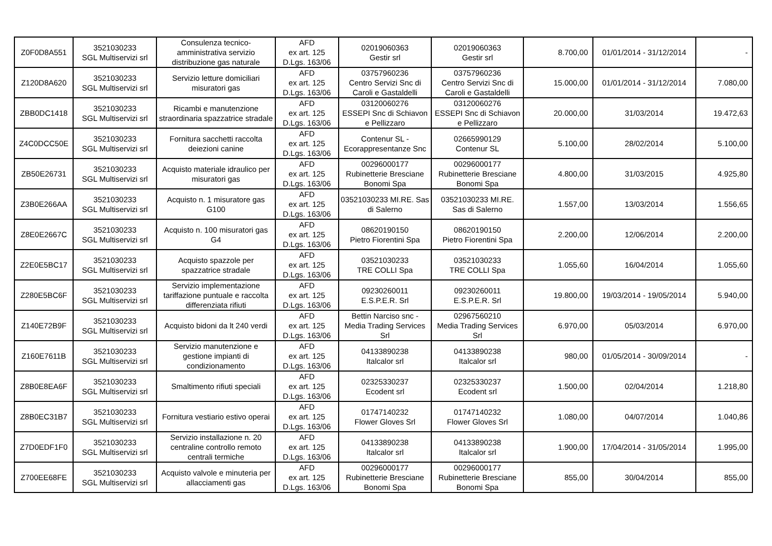| Z0F0D8A551 | 3521030233 SGL Multiservizi srl | Consulenza tecnico-amministrativa servizio distribuzione gas naturale | AFD ex art. 125 D.Lgs. 163/06 | 02019060363 Gestir srl | 02019060363 Gestir srl | 8.700,00 | 01/01/2014 - 31/12/2014 | - |
| Z120D8A620 | 3521030233 SGL Multiservizi srl | Servizio letture domiciliari misuratori gas | AFD ex art. 125 D.Lgs. 163/06 | 03757960236 Centro Servizi Snc di Caroli e Gastaldelli | 03757960236 Centro Servizi Snc di Caroli e Gastaldelli | 15.000,00 | 01/01/2014 - 31/12/2014 | 7.080,00 |
| ZBB0DC1418 | 3521030233 SGL Multiservizi srl | Ricambi e manutenzione straordinaria spazzatrice stradale | AFD ex art. 125 D.Lgs. 163/06 | 03120060276 ESSEPI Snc di Schiavon e Pellizzaro | 03120060276 ESSEPI Snc di Schiavon e Pellizzaro | 20.000,00 | 31/03/2014 | 19.472,63 |
| Z4C0DCC50E | 3521030233 SGL Multiservizi srl | Fornitura sacchetti raccolta deiezioni canine | AFD ex art. 125 D.Lgs. 163/06 | Contenur SL - Ecorappresentanze Snc | 02665990129 Contenur SL | 5.100,00 | 28/02/2014 | 5.100,00 |
| ZB50E26731 | 3521030233 SGL Multiservizi srl | Acquisto materiale idraulico per misuratori gas | AFD ex art. 125 D.Lgs. 163/06 | 00296000177 Rubinetterie Bresciane Bonomi Spa | 00296000177 Rubinetterie Bresciane Bonomi Spa | 4.800,00 | 31/03/2015 | 4.925,80 |
| Z3B0E266AA | 3521030233 SGL Multiservizi srl | Acquisto n. 1 misuratore gas G100 | AFD ex art. 125 D.Lgs. 163/06 | 03521030233 MI.RE. Sas di Salerno | 03521030233 MI.RE. Sas di Salerno | 1.557,00 | 13/03/2014 | 1.556,65 |
| Z8E0E2667C | 3521030233 SGL Multiservizi srl | Acquisto n. 100 misuratori gas G4 | AFD ex art. 125 D.Lgs. 163/06 | 08620190150 Pietro Fiorentini Spa | 08620190150 Pietro Fiorentini Spa | 2.200,00 | 12/06/2014 | 2.200,00 |
| Z2E0E5BC17 | 3521030233 SGL Multiservizi srl | Acquisto spazzole per spazzatrice stradale | AFD ex art. 125 D.Lgs. 163/06 | 03521030233 TRE COLLI Spa | 03521030233 TRE COLLI Spa | 1.055,60 | 16/04/2014 | 1.055,60 |
| Z280E5BC6F | 3521030233 SGL Multiservizi srl | Servizio implementazione tariffazione puntuale e raccolta differenziata rifiuti | AFD ex art. 125 D.Lgs. 163/06 | 09230260011 E.S.P.E.R. Srl | 09230260011 E.S.P.E.R. Srl | 19.800,00 | 19/03/2014 - 19/05/2014 | 5.940,00 |
| Z140E72B9F | 3521030233 SGL Multiservizi srl | Acquisto bidoni da lt 240 verdi | AFD ex art. 125 D.Lgs. 163/06 | Bettin Narciso snc - Media Trading Services Srl | 02967560210 Media Trading Services Srl | 6.970,00 | 05/03/2014 | 6.970,00 |
| Z160E7611B | 3521030233 SGL Multiservizi srl | Servizio manutenzione e gestione impianti di condizionamento | AFD ex art. 125 D.Lgs. 163/06 | 04133890238 Italcalor srl | 04133890238 Italcalor srl | 980,00 | 01/05/2014 - 30/09/2014 | - |
| Z8B0E8EA6F | 3521030233 SGL Multiservizi srl | Smaltimento rifiuti speciali | AFD ex art. 125 D.Lgs. 163/06 | 02325330237 Ecodent srl | 02325330237 Ecodent srl | 1.500,00 | 02/04/2014 | 1.218,80 |
| Z8B0EC31B7 | 3521030233 SGL Multiservizi srl | Fornitura vestiario estivo operai | AFD ex art. 125 D.Lgs. 163/06 | 01747140232 Flower Gloves Srl | 01747140232 Flower Gloves Srl | 1.080,00 | 04/07/2014 | 1.040,86 |
| Z7D0EDF1F0 | 3521030233 SGL Multiservizi srl | Servizio installazione n. 20 centraline controllo remoto centrali termiche | AFD ex art. 125 D.Lgs. 163/06 | 04133890238 Italcalor srl | 04133890238 Italcalor srl | 1.900,00 | 17/04/2014 - 31/05/2014 | 1.995,00 |
| Z700EE68FE | 3521030233 SGL Multiservizi srl | Acquisto valvole e minuteria per allacciamenti gas | AFD ex art. 125 D.Lgs. 163/06 | 00296000177 Rubinetterie Bresciane Bonomi Spa | 00296000177 Rubinetterie Bresciane Bonomi Spa | 855,00 | 30/04/2014 | 855,00 |